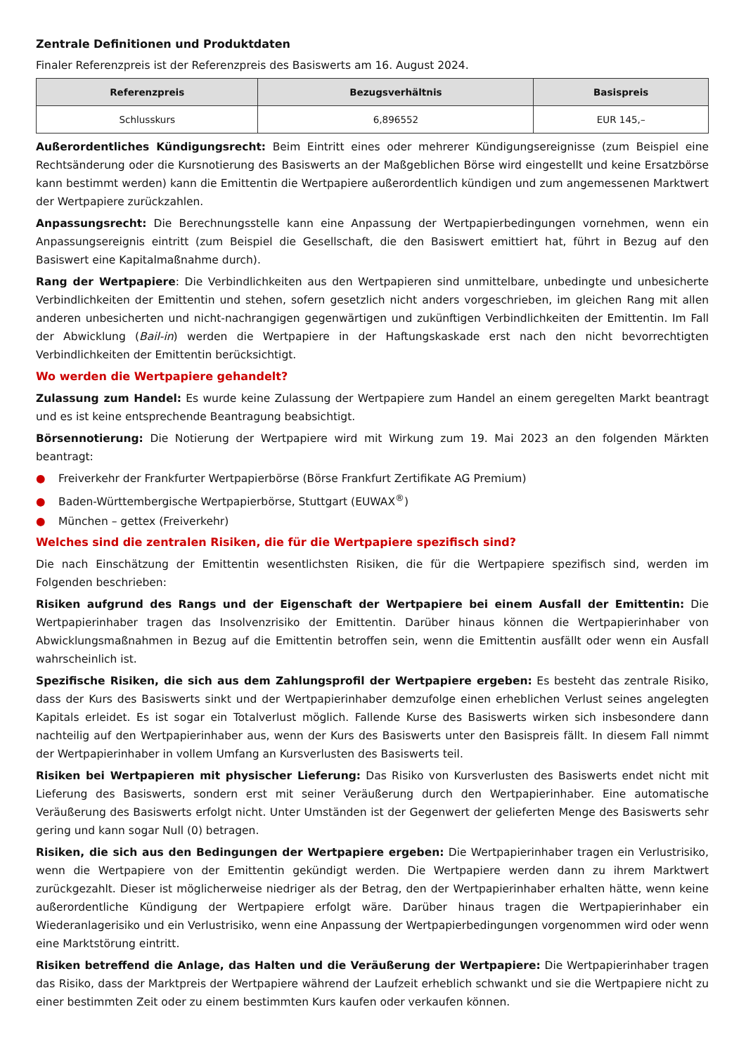Zentrale Definitionen und Produktdaten
Finaler Referenzpreis ist der Referenzpreis des Basiswerts am 16. August 2024.
| Referenzpreis | Bezugsverhältnis | Basispreis |
| --- | --- | --- |
| Schlusskurs | 6,896552 | EUR 145,– |
Außerordentliches Kündigungsrecht: Beim Eintritt eines oder mehrerer Kündigungsereignisse (zum Beispiel eine Rechtsänderung oder die Kursnotierung des Basiswerts an der Maßgeblichen Börse wird eingestellt und keine Ersatzbörse kann bestimmt werden) kann die Emittentin die Wertpapiere außerordentlich kündigen und zum angemessenen Marktwert der Wertpapiere zurückzahlen.
Anpassungsrecht: Die Berechnungsstelle kann eine Anpassung der Wertpapierbedingungen vornehmen, wenn ein Anpassungsereignis eintritt (zum Beispiel die Gesellschaft, die den Basiswert emittiert hat, führt in Bezug auf den Basiswert eine Kapitalmaßnahme durch).
Rang der Wertpapiere: Die Verbindlichkeiten aus den Wertpapieren sind unmittelbare, unbedingte und unbesicherte Verbindlichkeiten der Emittentin und stehen, sofern gesetzlich nicht anders vorgeschrieben, im gleichen Rang mit allen anderen unbesicherten und nicht-nachrangigen gegenwärtigen und zukünftigen Verbindlichkeiten der Emittentin. Im Fall der Abwicklung (Bail-in) werden die Wertpapiere in der Haftungskaskade erst nach den nicht bevorrechtigten Verbindlichkeiten der Emittentin berücksichtigt.
Wo werden die Wertpapiere gehandelt?
Zulassung zum Handel: Es wurde keine Zulassung der Wertpapiere zum Handel an einem geregelten Markt beantragt und es ist keine entsprechende Beantragung beabsichtigt.
Börsennotierung: Die Notierung der Wertpapiere wird mit Wirkung zum 19. Mai 2023 an den folgenden Märkten beantragt:
● Freiverkehr der Frankfurter Wertpapierbörse (Börse Frankfurt Zertifikate AG Premium)
● Baden-Württembergische Wertpapierbörse, Stuttgart (EUWAX<sup>®</sup>)
● München – gettex (Freiverkehr)
Welches sind die zentralen Risiken, die für die Wertpapiere spezifisch sind?
Die nach Einschätzung der Emittentin wesentlichsten Risiken, die für die Wertpapiere spezifisch sind, werden im Folgenden beschrieben:
Risiken aufgrund des Rangs und der Eigenschaft der Wertpapiere bei einem Ausfall der Emittentin: Die Wertpapierinhaber tragen das Insolvenzrisiko der Emittentin. Darüber hinaus können die Wertpapierinhaber von Abwicklungsmaßnahmen in Bezug auf die Emittentin betroffen sein, wenn die Emittentin ausfällt oder wenn ein Ausfall wahrscheinlich ist.
Spezifische Risiken, die sich aus dem Zahlungsprofil der Wertpapiere ergeben: Es besteht das zentrale Risiko, dass der Kurs des Basiswerts sinkt und der Wertpapierinhaber demzufolge einen erheblichen Verlust seines angelegten Kapitals erleidet. Es ist sogar ein Totalverlust möglich. Fallende Kurse des Basiswerts wirken sich insbesondere dann nachteilig auf den Wertpapierinhaber aus, wenn der Kurs des Basiswerts unter den Basispreis fällt. In diesem Fall nimmt der Wertpapierinhaber in vollem Umfang an Kursverlusten des Basiswerts teil.
Risiken bei Wertpapieren mit physischer Lieferung: Das Risiko von Kursverlusten des Basiswerts endet nicht mit Lieferung des Basiswerts, sondern erst mit seiner Veräußerung durch den Wertpapierinhaber. Eine automatische Veräußerung des Basiswerts erfolgt nicht. Unter Umständen ist der Gegenwert der gelieferten Menge des Basiswerts sehr gering und kann sogar Null (0) betragen.
Risiken, die sich aus den Bedingungen der Wertpapiere ergeben: Die Wertpapierinhaber tragen ein Verlustrisiko, wenn die Wertpapiere von der Emittentin gekündigt werden. Die Wertpapiere werden dann zu ihrem Marktwert zurückgezahlt. Dieser ist möglicherweise niedriger als der Betrag, den der Wertpapierinhaber erhalten hätte, wenn keine außerordentliche Kündigung der Wertpapiere erfolgt wäre. Darüber hinaus tragen die Wertpapierinhaber ein Wiederanlagerisiko und ein Verlustrisiko, wenn eine Anpassung der Wertpapierbedingungen vorgenommen wird oder wenn eine Marktstörung eintritt.
Risiken betreffend die Anlage, das Halten und die Veräußerung der Wertpapiere: Die Wertpapierinhaber tragen das Risiko, dass der Marktpreis der Wertpapiere während der Laufzeit erheblich schwankt und sie die Wertpapiere nicht zu einer bestimmten Zeit oder zu einem bestimmten Kurs kaufen oder verkaufen können.